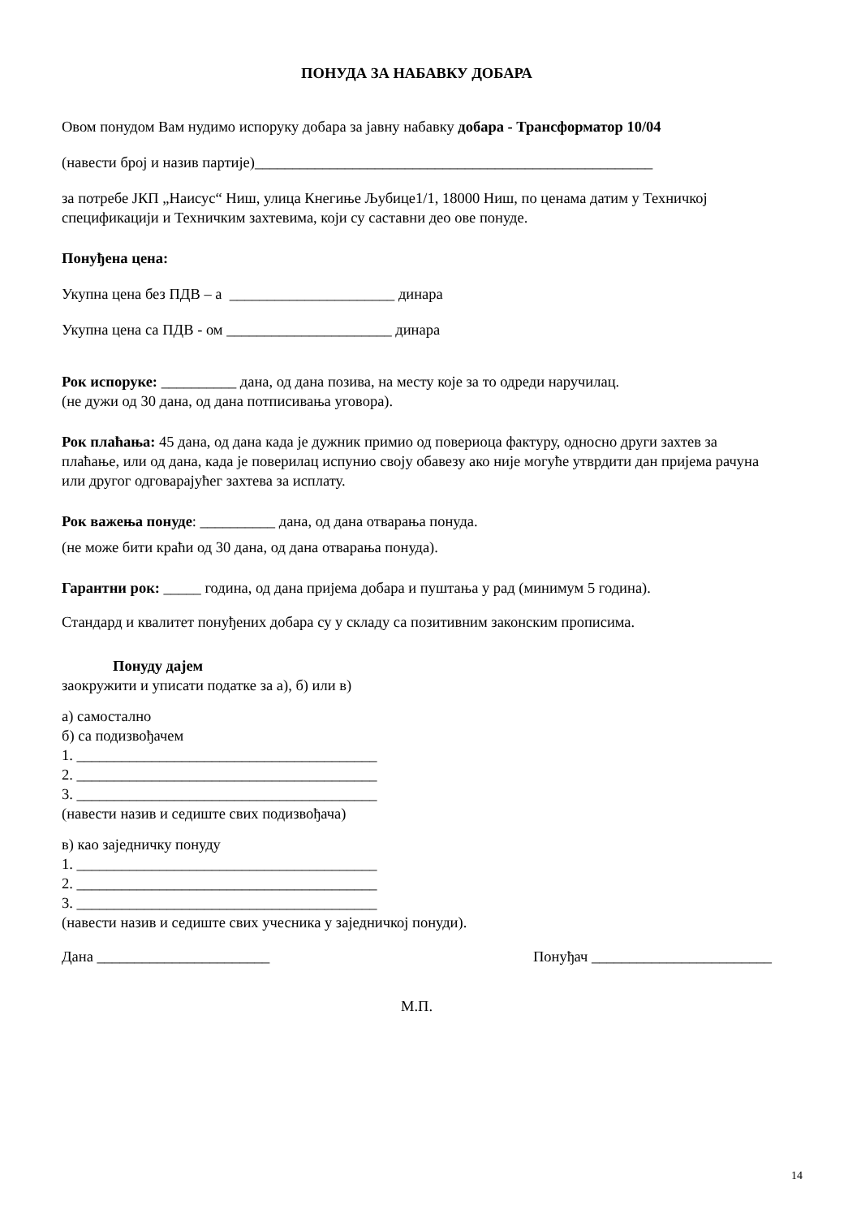ПОНУДА ЗА НАБАВКУ ДОБАРА
Овом понудом Вам нудимо испоруку добара за јавну набавку добара - Трансформатор 10/04
(навести број и назив партије)_____________________________________________________
за потребе ЈКП „Наисус“ Ниш, улица Кнегиње Љубице1/1, 18000 Ниш, по ценама датим у Техничкој спецификацији и Техничким захтевима, који су саставни део ове понуде.
Понуђена цена:
Укупна цена без ПДВ – а ______________________ динара
Укупна цена са ПДВ - ом ______________________ динара
Рок испоруке: __________ дана, од дана позива, на месту које за то одреди наручилац.
(не дужи од 30 дана, од дана потписивања уговора).
Рок плаћања: 45 дана, од дана када је дужник примио од повериоца фактуру, односно други захтев за плаћање, или од дана, када је поверилац испунио своју обавезу ако није могуће утврдити дан пријема рачуна или другог одговарајућег захтева за исплату.
Рок важења понуде: __________ дана, од дана отварања понуда.
(не може бити краћи од 30 дана, од дана отварања понуда).
Гарантни рок: _____ година, од дана пријема добара и пуштања у рад (минимум 5 година).
Стандард и квалитет понуђених добара су у складу са позитивним законским прописима.
Понуду дајем
заокружити и уписати податке за а), б) или в)
а) самостално
б) са подизвођачем
1. ________________________________________
2. ________________________________________
3. ________________________________________
(навести назив и седиште свих подизвођача)
в) као заједничку понуду
1. ________________________________________
2. ________________________________________
3. ________________________________________
(навести назив и седиште свих учесника у заједничкој понуди).
Дана _______________________ Понуђач ________________________
М.П.
14